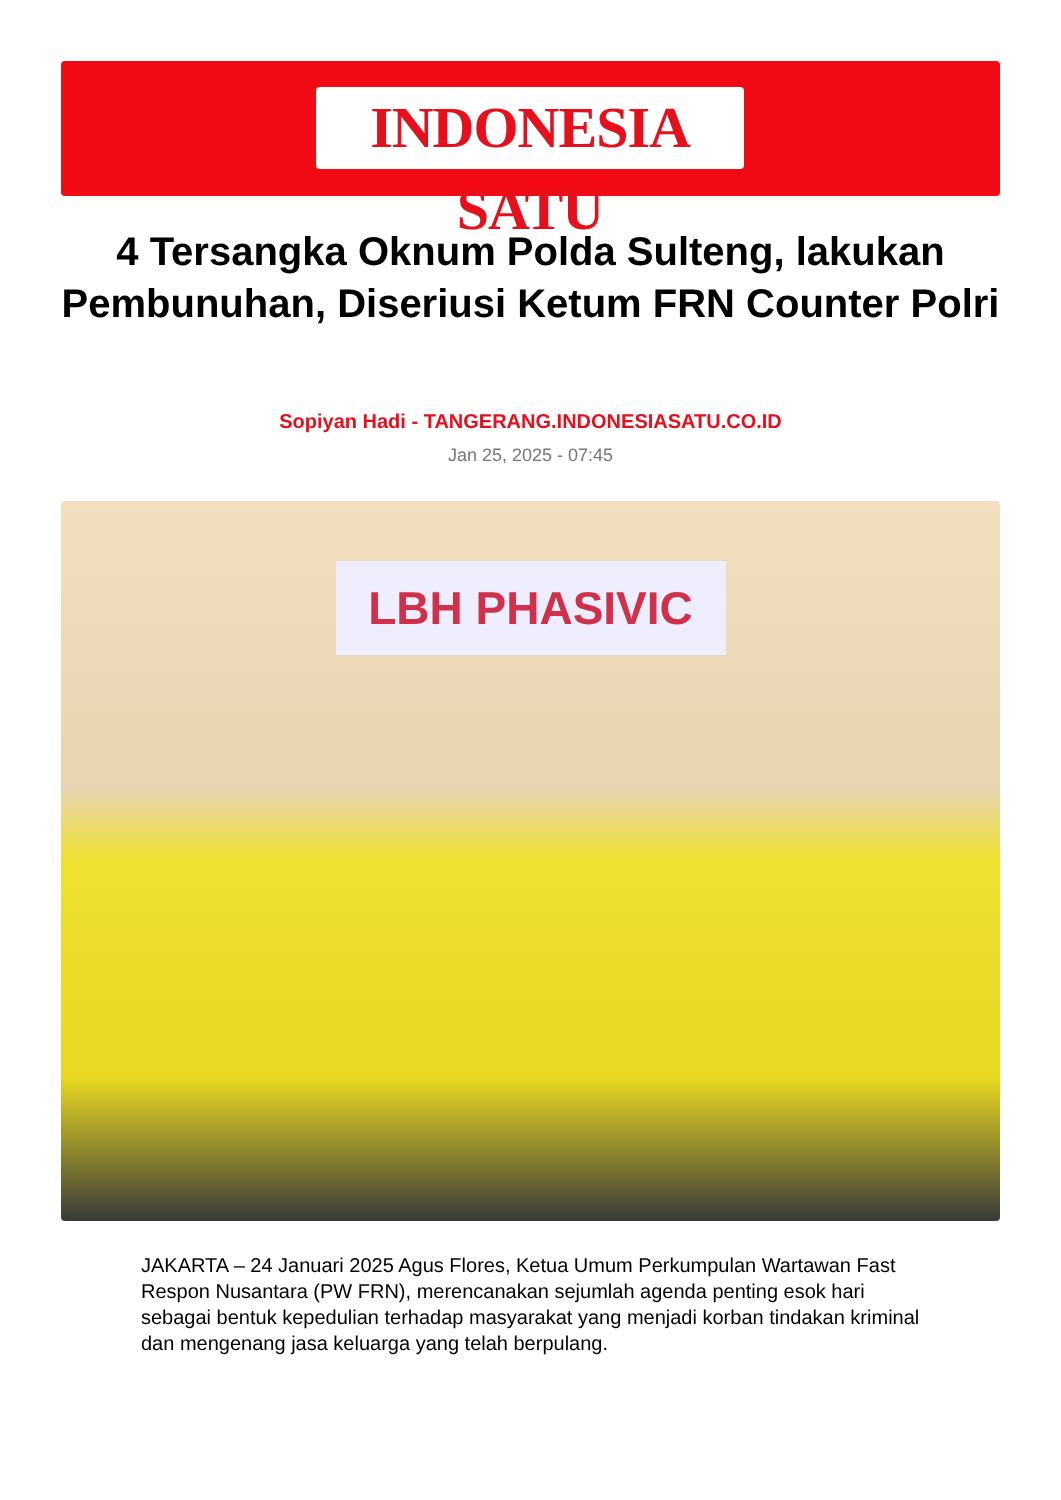INDONESIA SATU
4 Tersangka Oknum Polda Sulteng, lakukan Pembunuhan, Diseriusi Ketum FRN Counter Polri
Sopiyan Hadi - TANGERANG.INDONESIASATU.CO.ID
Jan 25, 2025 - 07:45
LBH PHASIVIC
JAKARTA – 24 Januari 2025 Agus Flores, Ketua Umum Perkumpulan Wartawan Fast Respon Nusantara (PW FRN), merencanakan sejumlah agenda penting esok hari sebagai bentuk kepedulian terhadap masyarakat yang menjadi korban tindakan kriminal dan mengenang jasa keluarga yang telah berpulang.